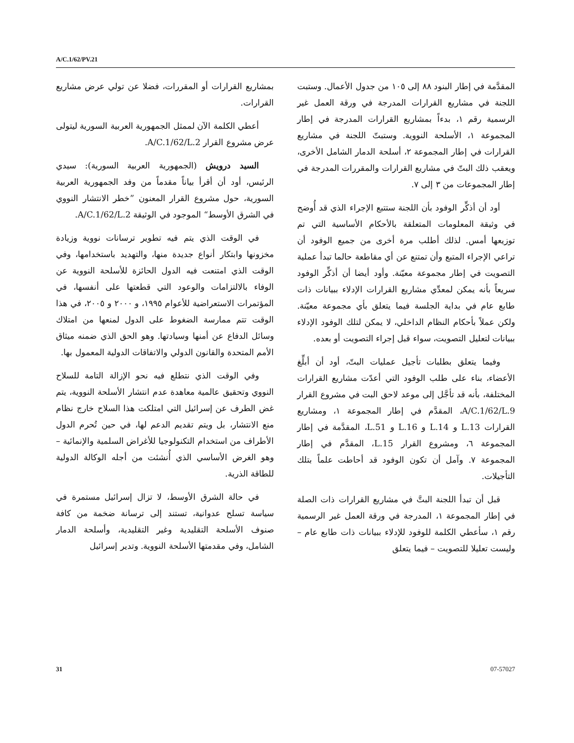A/C.1/62/PV.21
المقدَّمة في إطار البنود ٨٨ إلى ١٠٥ من جدول الأعمال. وستبت اللجنة في مشاريع القرارات المدرجة في ورقة العمل غير الرسمية رقم ١، بدءاً بمشاريع القرارات المدرجة في إطار المجموعة ١، الأسلحة النووية. وستبتّ اللجنة في مشاريع القرارات في إطار المجموعة ٢، أسلحة الدمار الشامل الأخرى، ويعقب ذلك البتّ في مشاريع القرارات والمقررات المدرجة في إطار المجموعات من ٣ إلى ٧.
أود أن أذكِّر الوفود بأن اللجنة ستتبع الإجراء الذي قد أُوضح في وثيقة المعلومات المتعلقة بالأحكام الأساسية التي تم توزيعها أمس. لذلك أطلب مرة أخرى من جميع الوفود أن تراعي الإجراء المتبع وأن تمتنع عن أي مقاطعة حالما تبدأ عملية التصويت في إطار مجموعة معيّنة. وأود أيضا أن أذكِّر الوفود سريعاً بأنه يمكن لمعدِّي مشاريع القرارات الإدلاء ببيانات ذات طابع عام في بداية الجلسة فيما يتعلق بأي مجموعة معيّنة. ولكن عملاً بأحكام النظام الداخلي، لا يمكن لتلك الوفود الإدلاء ببيانات لتعليل التصويت، سواء قبل إجراء التصويت أو بعده.
وفيما يتعلق بطلبات تأجيل عمليات البتّ، أود أن أبلِّغ الأعضاء، بناء على طلب الوفود التي أعدّت مشاريع القرارات المختلفة، بأنه قد تأجَّل إلى موعد لاحق البت في مشروع القرار A/C.1/62/L.9، المقدَّم في إطار المجموعة ١، ومشاريع القرارات L.13 و L.14 و L.16 و L.51، المقدَّمة في إطار المجموعة ٦، ومشروع القرار L.15، المقدَّم في إطار المجموعة ٧. وآمل أن تكون الوفود قد أحاطت علماً بتلك التأجيلات.
قبل أن تبدأ اللجنة البتَّ في مشاريع القرارات ذات الصلة في إطار المجموعة ١، المدرجة في ورقة العمل غير الرسمية رقم ١، سأعطي الكلمة للوفود للإدلاء ببيانات ذات طابع عام – وليست تعليلا للتصويت – فيما يتعلق
بمشاريع القرارات أو المقررات، فضلا عن تولي عرض مشاريع القرارات.
أعطي الكلمة الآن لممثل الجمهورية العربية السورية ليتولى عرض مشروع القرار A/C.1/62/L.2.
السيد درويش (الجمهورية العربية السورية): سيدي الرئيس، أود أن أقرأ بياناً مقدماً من وفد الجمهورية العربية السورية، حول مشروع القرار المعنون ”خطر الانتشار النووي في الشرق الأوسط“ الموجود في الوثيقة A/C.1/62/L.2.
في الوقت الذي يتم فيه تطوير ترسانات نووية وزيادة مخزونها وابتكار أنواع جديدة منها، والتهديد باستخدامها، وفي الوقت الذي امتنعت فيه الدول الحائزة للأسلحة النووية عن الوفاء بالالتزامات والوعود التي قطعتها على أنفسها، في المؤتمرات الاستعراضية للأعوام ١٩٩٥، و ٢٠٠٠ و ٢٠٠٥، في هذا الوقت تتم ممارسة الضغوط على الدول لمنعها من امتلاك وسائل الدفاع عن أمنها وسيادتها. وهو الحق الذي ضمنه ميثاق الأمم المتحدة والقانون الدولي والاتفاقات الدولية المعمول بها.
وفي الوقت الذي نتطلع فيه نحو الإزالة التامة للسلاح النووي وتحقيق عالمية معاهدة عدم انتشار الأسلحة النووية، يتم غض الطرف عن إسرائيل التي امتلكت هذا السلاح خارج نظام منع الانتشار، بل ويتم تقديم الدعم لها، في حين تُحرم الدول الأطراف من استخدام التكنولوجيا للأغراض السلمية والإنمائية – وهو الغرض الأساسي الذي أُنشئت من أجله الوكالة الدولية للطاقة الذرية.
في حالة الشرق الأوسط، لا تزال إسرائيل مستمرة في سياسة تسلح عدوانية، تستند إلى ترسانة ضخمة من كافة صنوف الأسلحة التقليدية وغير التقليدية، وأسلحة الدمار الشامل، وفي مقدمتها الأسلحة النووية. وتدير إسرائيل
31 07-57027